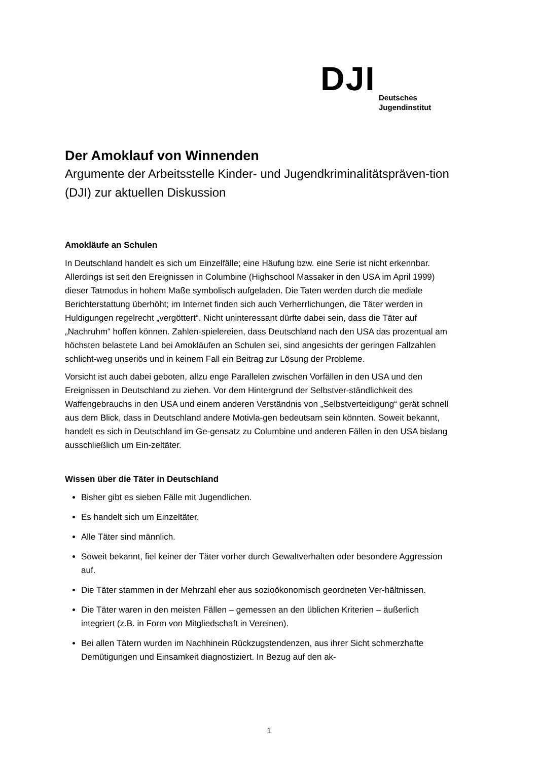DJI
Deutsches
Jugendinstitut
Der Amoklauf von Winnenden
Argumente der Arbeitsstelle Kinder- und Jugendkriminalitätspräven-tion (DJI) zur aktuellen Diskussion
Amokläufe an Schulen
In Deutschland handelt es sich um Einzelfälle; eine Häufung bzw. eine Serie ist nicht erkennbar. Allerdings ist seit den Ereignissen in Columbine (Highschool Massaker in den USA im April 1999) dieser Tatmodus in hohem Maße symbolisch aufgeladen. Die Taten werden durch die mediale Berichterstattung überhöht; im Internet finden sich auch Verherrlichungen, die Täter werden in Huldigungen regelrecht „vergöttert“. Nicht uninteressant dürfte dabei sein, dass die Täter auf „Nachruhm“ hoffen können. Zahlen-spielereien, dass Deutschland nach den USA das prozentual am höchsten belastete Land bei Amokläufen an Schulen sei, sind angesichts der geringen Fallzahlen schlicht-weg unseriös und in keinem Fall ein Beitrag zur Lösung der Probleme.
Vorsicht ist auch dabei geboten, allzu enge Parallelen zwischen Vorfällen in den USA und den Ereignissen in Deutschland zu ziehen. Vor dem Hintergrund der Selbstver-ständlichkeit des Waffengebrauchs in den USA und einem anderen Verständnis von „Selbstverteidigung“ gerät schnell aus dem Blick, dass in Deutschland andere Motivla-gen bedeutsam sein könnten. Soweit bekannt, handelt es sich in Deutschland im Ge-gensatz zu Columbine und anderen Fällen in den USA bislang ausschließlich um Ein-zeltäter.
Wissen über die Täter in Deutschland
Bisher gibt es sieben Fälle mit Jugendlichen.
Es handelt sich um Einzeltäter.
Alle Täter sind männlich.
Soweit bekannt, fiel keiner der Täter vorher durch Gewaltverhalten oder besondere Aggression auf.
Die Täter stammen in der Mehrzahl eher aus sozioökonomisch geordneten Ver-hältnissen.
Die Täter waren in den meisten Fällen – gemessen an den üblichen Kriterien – äußerlich integriert (z.B. in Form von Mitgliedschaft in Vereinen).
Bei allen Tätern wurden im Nachhinein Rückzugstendenzen, aus ihrer Sicht schmerzhafte Demütigungen und Einsamkeit diagnostiziert. In Bezug auf den ak-
1